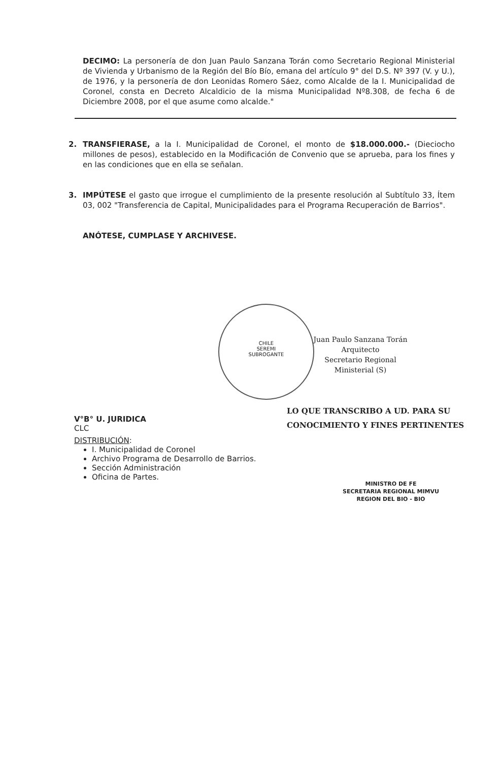DECIMO: La personería de don Juan Paulo Sanzana Torán como Secretario Regional Ministerial de Vivienda y Urbanismo de la Región del Bío Bío, emana del artículo 9° del D.S. Nº 397 (V. y U.), de 1976, y la personería de don Leonidas Romero Sáez, como Alcalde de la I. Municipalidad de Coronel, consta en Decreto Alcaldicio de la misma Municipalidad Nº8.308, de fecha 6 de Diciembre 2008, por el que asume como alcalde."
2.
TRANSFIERASE, a la I. Municipalidad de Coronel, el monto de $18.000.000.- (Dieciocho millones de pesos), establecido en la Modificación de Convenio que se aprueba, para los fines y en las condiciones que en ella se señalan.
3.
IMPÚTESE el gasto que irrogue el cumplimiento de la presente resolución al Subtítulo 33, Ítem 03, 002 "Transferencia de Capital, Municipalidades para el Programa Recuperación de Barrios".
ANÓTESE, CUMPLASE Y ARCHIVESE.
CHILE
SEREMI
SUBROGANTE
Juan Paulo Sanzana Torán
Arquitecto
Secretario Regional Ministerial (S)
LO QUE TRANSCRIBO A UD. PARA SU
CONOCIMIENTO Y FINES PERTINENTES
MINISTRO DE FE
SECRETARIA REGIONAL MIMVU
REGION DEL BIO - BIO
V°B° U. JURIDICA
CLC
DISTRIBUCIÓN:
I. Municipalidad de Coronel
Archivo Programa de Desarrollo de Barrios.
Sección Administración
Oficina de Partes.